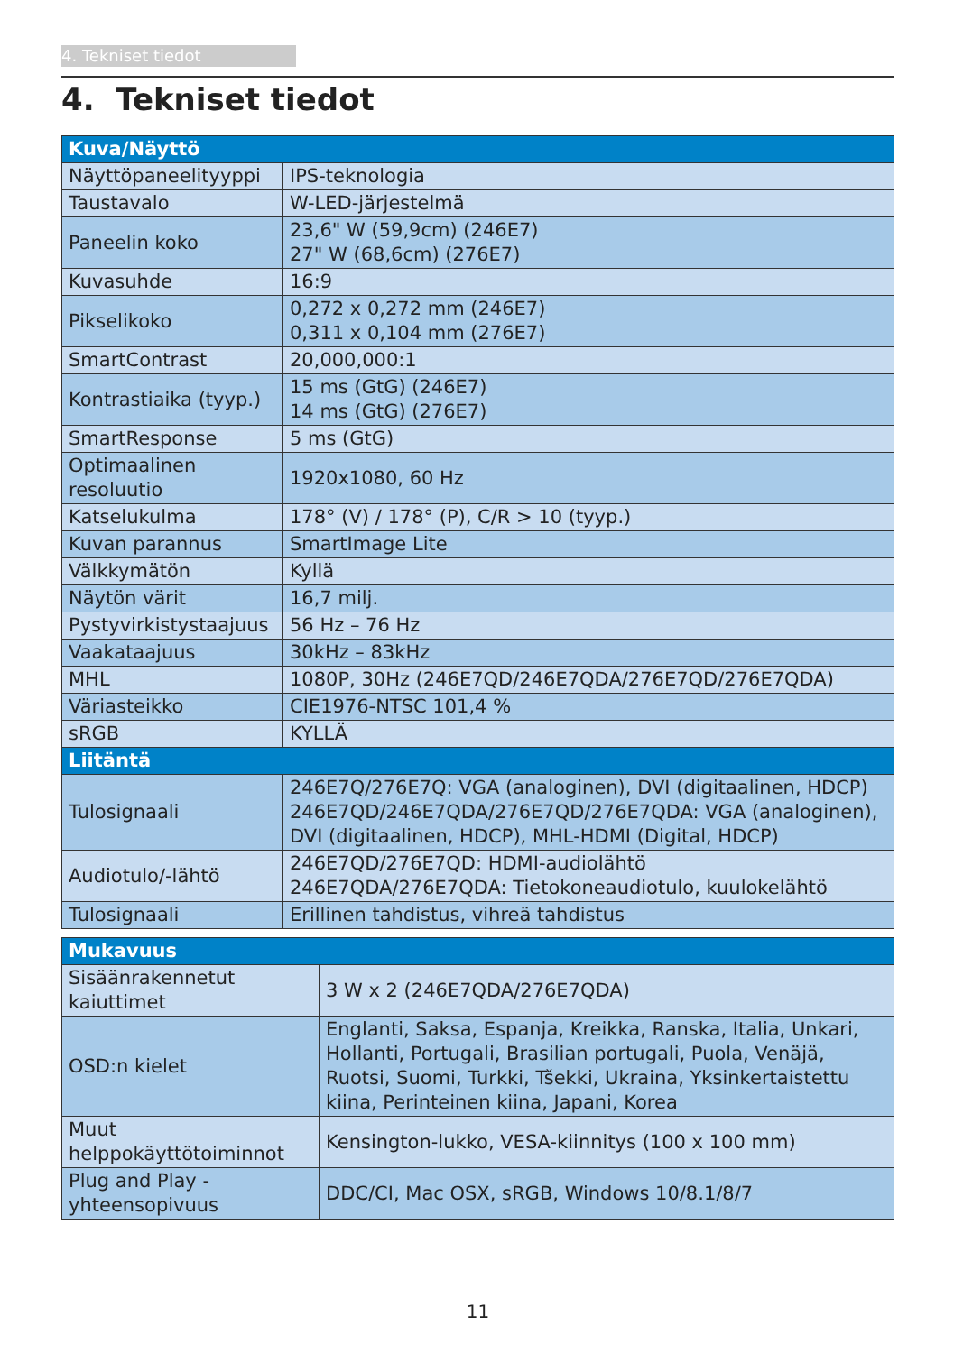4. Tekniset tiedot
4. Tekniset tiedot
| Kuva/Näyttö | |
| --- | --- |
| Näyttöpaneelityyppi | IPS-teknologia |
| Taustavalo | W-LED-järjestelmä |
| Paneelin koko | 23,6" W (59,9cm) (246E7) 27" W (68,6cm) (276E7) |
| Kuvasuhde | 16:9 |
| Pikselikoko | 0,272 x 0,272 mm (246E7) 0,311 x 0,104 mm (276E7) |
| SmartContrast | 20,000,000:1 |
| Kontrastiaika (tyyp.) | 15 ms (GtG) (246E7) 14 ms (GtG) (276E7) |
| SmartResponse | 5 ms (GtG) |
| Optimaalinen resoluutio | 1920x1080, 60 Hz |
| Katselukulma | 178° (V) / 178° (P), C/R > 10 (tyyp.) |
| Kuvan parannus | SmartImage Lite |
| Välkkymätön | Kyllä |
| Näytön värit | 16,7 milj. |
| Pystyvirkistystaajuus | 56 Hz – 76 Hz |
| Vaakataajuus | 30kHz – 83kHz |
| MHL | 1080P, 30Hz (246E7QD/246E7QDA/276E7QD/276E7QDA) |
| Väriasteikko | CIE1976-NTSC 101,4 % |
| sRGB | KYLLÄ |
| Liitäntä | |
| Tulosignaali | 246E7Q/276E7Q: VGA (analoginen), DVI (digitaalinen, HDCP) 246E7QD/246E7QDA/276E7QD/276E7QDA: VGA (analoginen), DVI (digitaalinen, HDCP), MHL-HDMI (Digital, HDCP) |
| Audiotulo/-lähtö | 246E7QD/276E7QD: HDMI-audiolähtö 246E7QDA/276E7QDA: Tietokoneaudiotulo, kuulokelähtö |
| Tulosignaali | Erillinen tahdistus, vihreä tahdistus |
| Mukavuus | |
| --- | --- |
| Sisäänrakennetut kaiuttimet | 3 W x 2 (246E7QDA/276E7QDA) |
| OSD:n kielet | Englanti, Saksa, Espanja, Kreikka, Ranska, Italia, Unkari, Hollanti, Portugali, Brasilian portugali, Puola, Venäjä, Ruotsi, Suomi, Turkki, Tšekki, Ukraina, Yksinkertaistettu kiina, Perinteinen kiina, Japani, Korea |
| Muut helppokäyttötoiminnot | Kensington-lukko, VESA-kiinnitys (100 x 100 mm) |
| Plug and Play -yhteensopivuus | DDC/CI, Mac OSX, sRGB, Windows 10/8.1/8/7 |
11